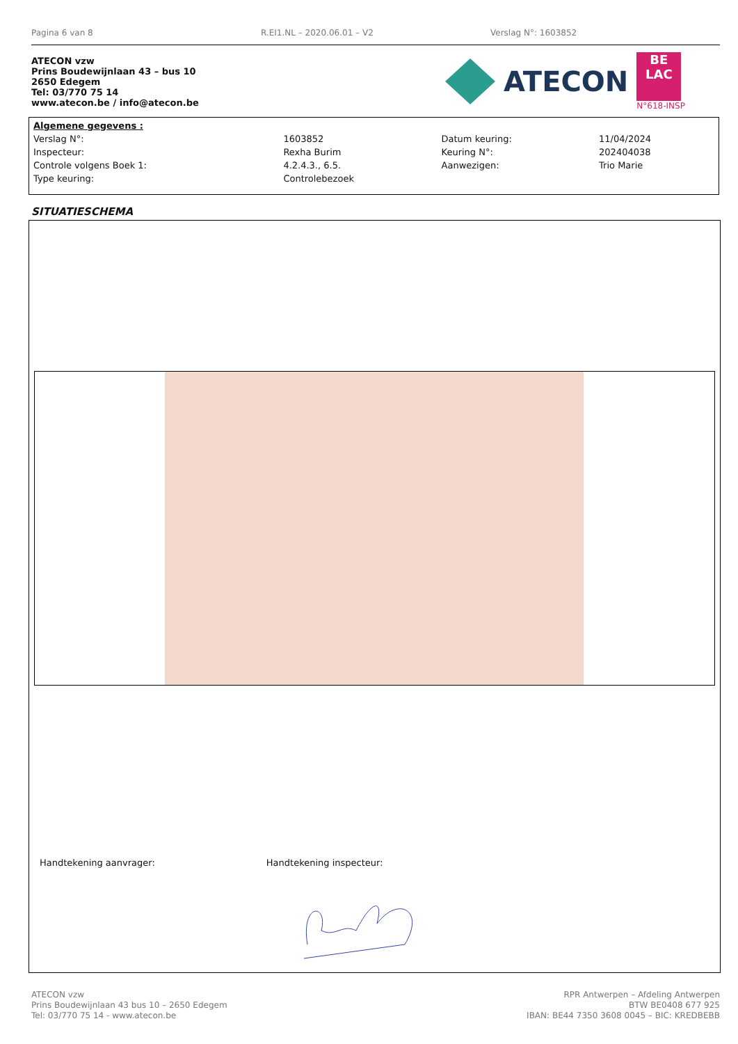Pagina 6 van 8 R.EI1.NL – 2020.06.01 – V2 Verslag N°: 1603852
ATECON vzw
Prins Boudewijnlaan 43 – bus 10
2650 Edegem
Tel: 03/770 75 14
www.atecon.be / info@atecon.be
ATECON
BE
LAC
N°618-INSP
| Algemene gegevens : | | | |
| Verslag N°: | 1603852 | Datum keuring: | 11/04/2024 |
| Inspecteur: | Rexha Burim | Keuring N°: | 202404038 |
| Controle volgens Boek 1: | 4.2.4.3., 6.5. | Aanwezigen: | Trio Marie |
| Type keuring: | Controlebezoek | | |
SITUATIESCHEMA
Handtekening aanvrager: Handtekening inspecteur:
ATECON vzw
Prins Boudewijnlaan 43 bus 10 – 2650 Edegem
Tel: 03/770 75 14 - www.atecon.be
RPR Antwerpen – Afdeling Antwerpen
BTW BE0408 677 925
IBAN: BE44 7350 3608 0045 – BIC: KREDBEBB